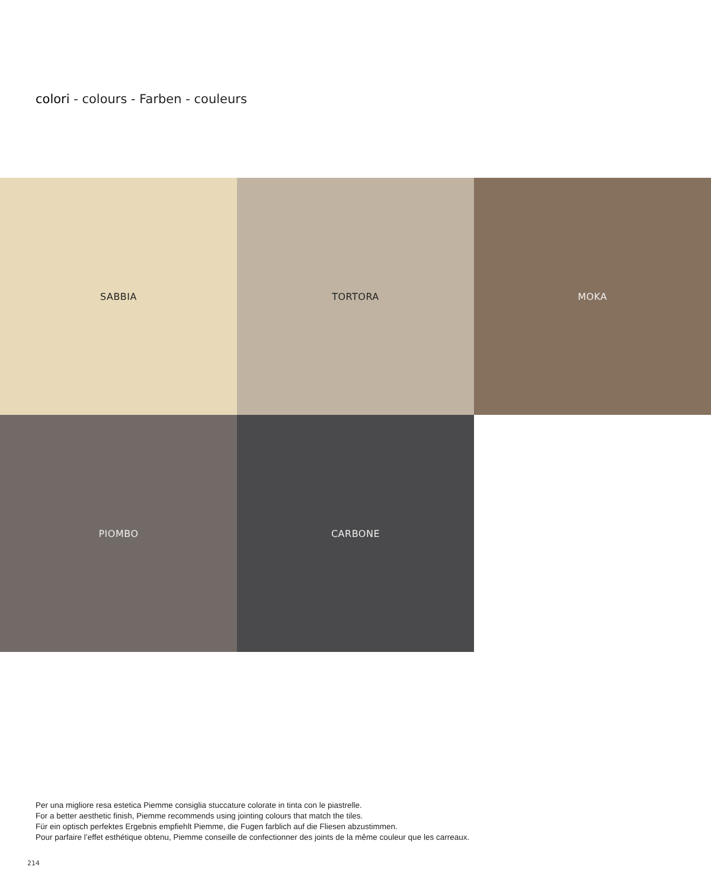colori - colours - Farben - couleurs
SABBIA
TORTORA
MOKA
PIOMBO
CARBONE
Per una migliore resa estetica Piemme consiglia stuccature colorate in tinta con le piastrelle.
For a better aesthetic finish, Piemme recommends using jointing colours that match the tiles.
Für ein optisch perfektes Ergebnis empfiehlt Piemme, die Fugen farblich auf die Fliesen abzustimmen.
Pour parfaire l’effet esthétique obtenu, Piemme conseille de confectionner des joints de la même couleur que les carreaux.
214